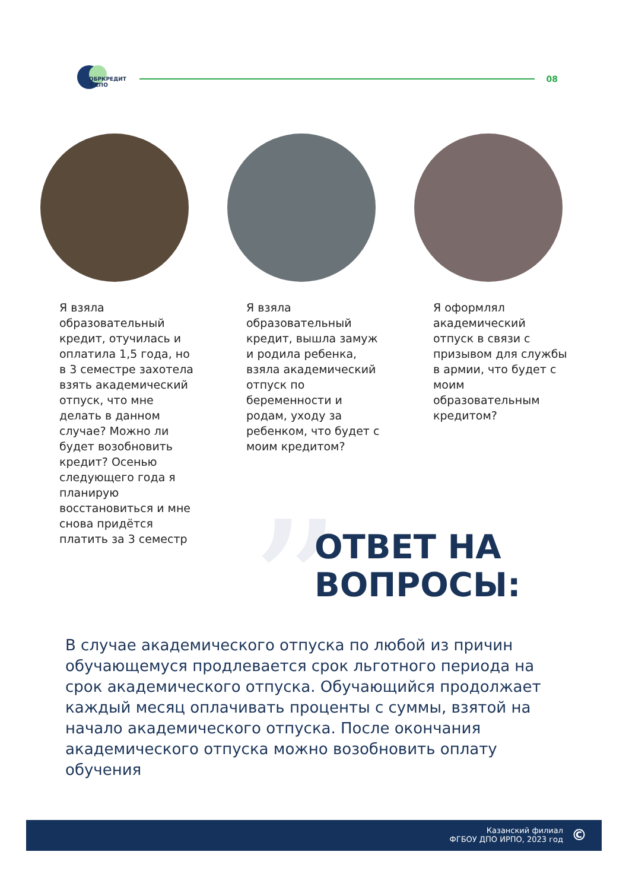ОБРКРЕДИТ
В СПО
08
Я взяла образовательный кредит, отучилась и оплатила 1,5 года, но в 3 семестре захотела взять академический отпуск, что мне делать в данном случае? Можно ли будет возобновить кредит? Осенью следующего года я планирую восстановиться и мне снова придётся платить за 3 семестр
Я взяла образовательный кредит, вышла замуж и родила ребенка, взяла академический отпуск по беременности и родам, уходу за ребенком, что будет с моим кредитом?
Я оформлял академический отпуск в связи с призывом для службы в армии, что будет с моим образовательным кредитом?
”
ОТВЕТ НА
ВОПРОСЫ:
В случае академического отпуска по любой из причин обучающемуся продлевается срок льготного периода на срок академического отпуска. Обучающийся продолжает каждый месяц оплачивать проценты с суммы, взятой на начало академического отпуска. После окончания академического отпуска можно возобновить оплату обучения
Казанский филиал
ФГБОУ ДПО ИРПО, 2023 год
©